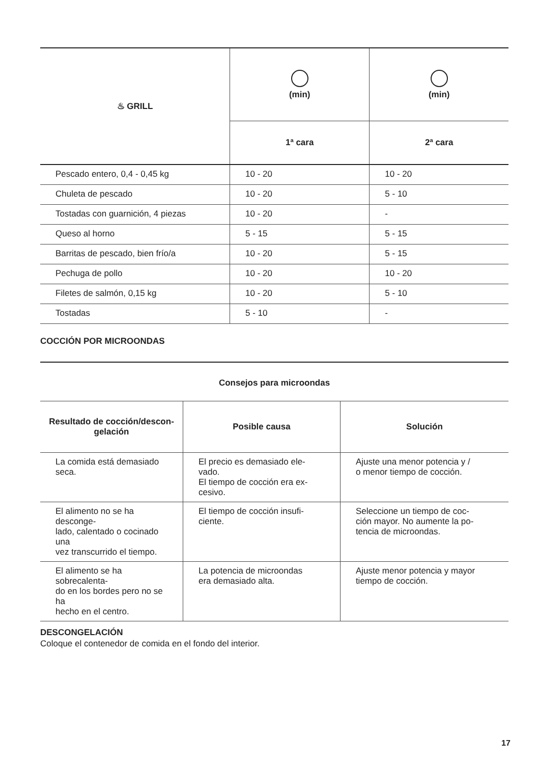| ♨ GRILL | (min) | (min) |
| --- | --- | --- |
| | 1ª cara | 2ª cara |
| Pescado entero, 0,4 - 0,45 kg | 10 - 20 | 10 - 20 |
| Chuleta de pescado | 10 - 20 | 5 - 10 |
| Tostadas con guarnición, 4 piezas | 10 - 20 | - |
| Queso al horno | 5 - 15 | 5 - 15 |
| Barritas de pescado, bien frío/a | 10 - 20 | 5 - 15 |
| Pechuga de pollo | 10 - 20 | 10 - 20 |
| Filetes de salmón, 0,15 kg | 10 - 20 | 5 - 10 |
| Tostadas | 5 - 10 | - |
COCCIÓN POR MICROONDAS
| Consejos para microondas | | |
| --- | --- | --- |
| Resultado de cocción/descon- gelación | Posible causa | Solución |
| La comida está demasiado seca. | El precio es demasiado ele- vado. El tiempo de cocción era ex- cesivo. | Ajuste una menor potencia y / o menor tiempo de cocción. |
| El alimento no se ha desconge- lado, calentado o cocinado una vez transcurrido el tiempo. | El tiempo de cocción insufi- ciente. | Seleccione un tiempo de coc- ción mayor. No aumente la po- tencia de microondas. |
| El alimento se ha sobrecalenta- do en los bordes pero no se ha hecho en el centro. | La potencia de microondas era demasiado alta. | Ajuste menor potencia y mayor tiempo de cocción. |
DESCONGELACIÓN
Coloque el contenedor de comida en el fondo del interior.
17